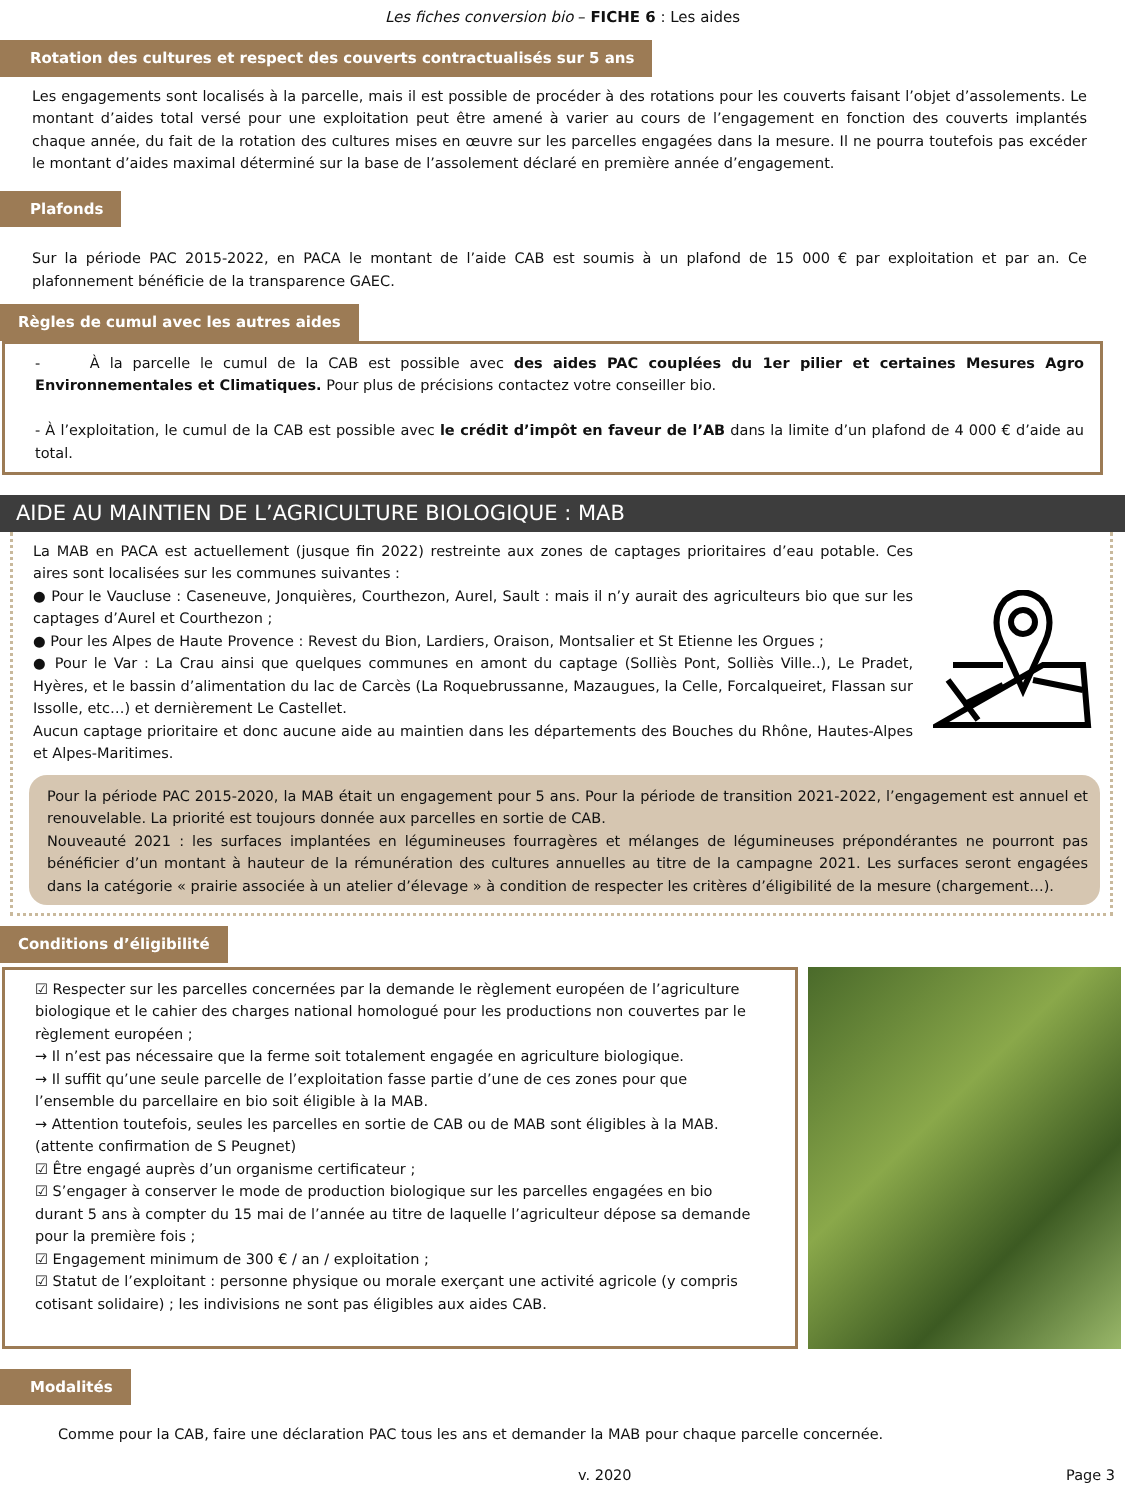Les fiches conversion bio – FICHE 6 : Les aides
Rotation des cultures et respect des couverts contractualisés sur 5 ans
Les engagements sont localisés à la parcelle, mais il est possible de procéder à des rotations pour les couverts faisant l’objet d’assolements. Le montant d’aides total versé pour une exploitation peut être amené à varier au cours de l’engagement en fonction des couverts implantés chaque année, du fait de la rotation des cultures mises en œuvre sur les parcelles engagées dans la mesure. Il ne pourra toutefois pas excéder le montant d’aides maximal déterminé sur la base de l’assolement déclaré en première année d’engagement.
Plafonds
Sur la période PAC 2015-2022, en PACA le montant de l’aide CAB est soumis à un plafond de 15 000 € par exploitation et par an. Ce plafonnement bénéficie de la transparence GAEC.
Règles de cumul avec les autres aides
- À la parcelle le cumul de la CAB est possible avec des aides PAC couplées du 1er pilier et certaines Mesures Agro Environnementales et Climatiques. Pour plus de précisions contactez votre conseiller bio.
- À l’exploitation, le cumul de la CAB est possible avec le crédit d’impôt en faveur de l’AB dans la limite d’un plafond de 4 000 € d’aide au total.
AIDE AU MAINTIEN DE L’AGRICULTURE BIOLOGIQUE : MAB
La MAB en PACA est actuellement (jusque fin 2022) restreinte aux zones de captages prioritaires d’eau potable. Ces aires sont localisées sur les communes suivantes :
● Pour le Vaucluse : Caseneuve, Jonquières, Courthezon, Aurel, Sault : mais il n’y aurait des agriculteurs bio que sur les captages d’Aurel et Courthezon ;
● Pour les Alpes de Haute Provence : Revest du Bion, Lardiers, Oraison, Montsalier et St Etienne les Orgues ;
● Pour le Var : La Crau ainsi que quelques communes en amont du captage (Solliès Pont, Solliès Ville..), Le Pradet, Hyères, et le bassin d’alimentation du lac de Carcès (La Roquebrussanne, Mazaugues, la Celle, Forcalqueiret, Flassan sur Issolle, etc…) et dernièrement Le Castellet.
Aucun captage prioritaire et donc aucune aide au maintien dans les départements des Bouches du Rhône, Hautes-Alpes et Alpes-Maritimes.
Pour la période PAC 2015-2020, la MAB était un engagement pour 5 ans. Pour la période de transition 2021-2022, l’engagement est annuel et renouvelable. La priorité est toujours donnée aux parcelles en sortie de CAB.
Nouveauté 2021 : les surfaces implantées en légumineuses fourragères et mélanges de légumineuses prépondérantes ne pourront pas bénéficier d’un montant à hauteur de la rémunération des cultures annuelles au titre de la campagne 2021. Les surfaces seront engagées dans la catégorie « prairie associée à un atelier d’élevage » à condition de respecter les critères d’éligibilité de la mesure (chargement…).
Conditions d’éligibilité
☑ Respecter sur les parcelles concernées par la demande le règlement européen de l’agriculture biologique et le cahier des charges national homologué pour les productions non couvertes par le règlement européen ;
→ Il n’est pas nécessaire que la ferme soit totalement engagée en agriculture biologique.
→ Il suffit qu’une seule parcelle de l’exploitation fasse partie d’une de ces zones pour que l’ensemble du parcellaire en bio soit éligible à la MAB.
→ Attention toutefois, seules les parcelles en sortie de CAB ou de MAB sont éligibles à la MAB. (attente confirmation de S Peugnet)
☑ Être engagé auprès d’un organisme certificateur ;
☑ S’engager à conserver le mode de production biologique sur les parcelles engagées en bio durant 5 ans à compter du 15 mai de l’année au titre de laquelle l’agriculteur dépose sa demande pour la première fois ;
☑ Engagement minimum de 300 € / an / exploitation ;
☑ Statut de l’exploitant : personne physique ou morale exerçant une activité agricole (y compris cotisant solidaire) ; les indivisions ne sont pas éligibles aux aides CAB.
Modalités
Comme pour la CAB, faire une déclaration PAC tous les ans et demander la MAB pour chaque parcelle concernée.
v. 2020 Page 3